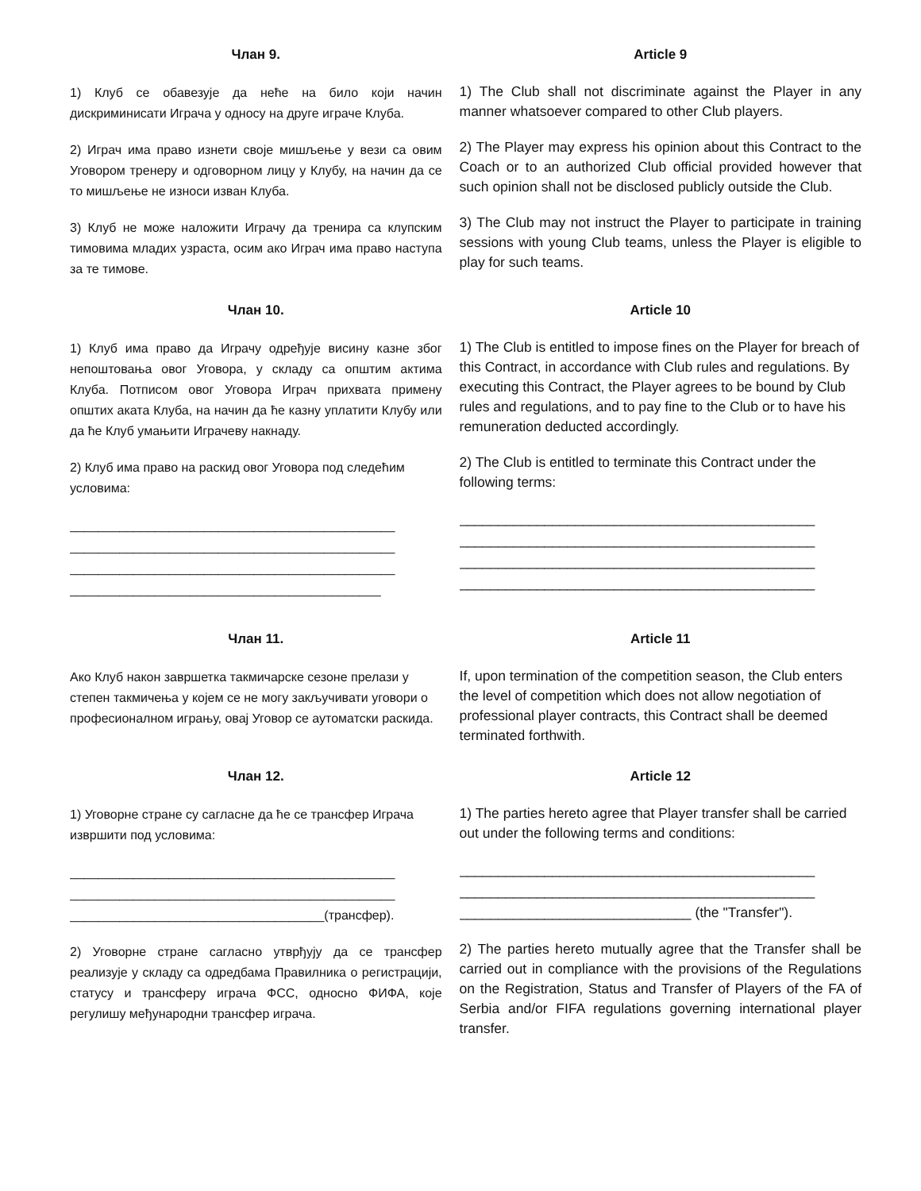Члан 9.
1) Клуб се обавезује да неће на било који начин дискриминисати Играча у односу на друге играче Клуба.
2) Играч има право изнети своје мишљење у вези са овим Уговором тренеру и одговорном лицу у Клубу, на начин да се то мишљење не износи изван Клуба.
3) Клуб не може наложити Играчу да тренира са клупским тимовима младих узраста, осим ако Играч има право наступа за те тимове.
Article 9
1) The Club shall not discriminate against the Player in any manner whatsoever compared to other Club players.
2) The Player may express his opinion about this Contract to the Coach or to an authorized Club official provided however that such opinion shall not be disclosed publicly outside the Club.
3) The Club may not instruct the Player to participate in training sessions with young Club teams, unless the Player is eligible to play for such teams.
Члан 10.
1) Клуб има право да Играчу одређује висину казне због непоштовања овог Уговора, у складу са општим актима Клуба. Потписом овог Уговора Играч прихвата примену општих аката Клуба, на начин да ће казну уплатити Клубу или да ће Клуб умањити Играчеву накнаду.
2) Клуб има право на раскид овог Уговора под следећим условима:
______________________________________________
______________________________________________
______________________________________________
____________________________________________
Article 10
1) The Club is entitled to impose fines on the Player for breach of this Contract, in accordance with Club rules and regulations. By executing this Contract, the Player agrees to be bound by Club rules and regulations, and to pay fine to the Club or to have his remuneration deducted accordingly.
2) The Club is entitled to terminate this Contract under the following terms:
______________________________________________
______________________________________________
______________________________________________
______________________________________________
Члан 11.
Ако Клуб након завршетка такмичарске сезоне прелази у степен такмичења у којем се не могу закључивати уговори о професионалном игрању, овај Уговор се аутоматски раскида.
Article 11
If, upon termination of the competition season, the Club enters the level of competition which does not allow negotiation of professional player contracts, this Contract shall be deemed terminated forthwith.
Члан 12.
1) Уговорне стране су сагласне да ће се трансфер Играча извршити под условима:
______________________________________________
______________________________________________
____________________________________(трансфер).
2) Уговорне стране сагласно утврђују да се трансфер реализује у складу са одредбама Правилника о регистрацији, статусу и трансферу играча ФСС, односно ФИФА, које регулишу међународни трансфер играча.
Article 12
1) The parties hereto agree that Player transfer shall be carried out under the following terms and conditions:
______________________________________________
______________________________________________
______________________________ (the "Transfer").
2) The parties hereto mutually agree that the Transfer shall be carried out in compliance with the provisions of the Regulations on the Registration, Status and Transfer of Players of the FA of Serbia and/or FIFA regulations governing international player transfer.